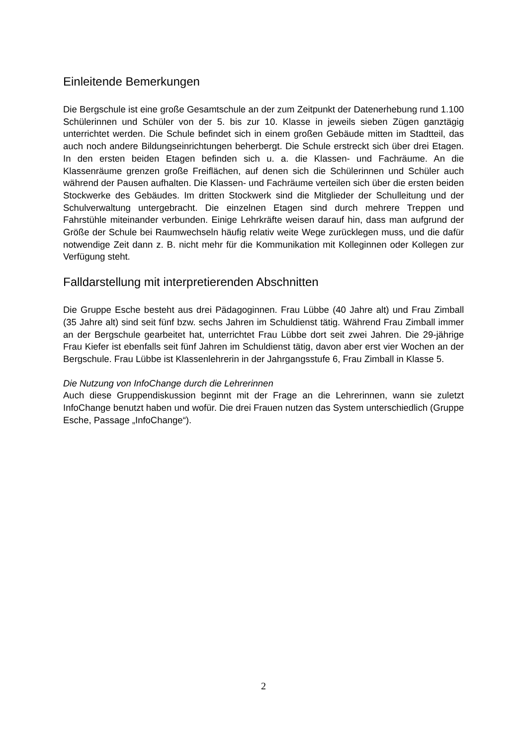Einleitende Bemerkungen
Die Bergschule ist eine große Gesamtschule an der zum Zeitpunkt der Datenerhebung rund 1.100 Schülerinnen und Schüler von der 5. bis zur 10. Klasse in jeweils sieben Zügen ganztägig unterrichtet werden. Die Schule befindet sich in einem großen Gebäude mitten im Stadtteil, das auch noch andere Bildungseinrichtungen beherbergt. Die Schule erstreckt sich über drei Etagen. In den ersten beiden Etagen befinden sich u. a. die Klassen- und Fachräume. An die Klassenräume grenzen große Freiflächen, auf denen sich die Schülerinnen und Schüler auch während der Pausen aufhalten. Die Klassen- und Fachräume verteilen sich über die ersten beiden Stockwerke des Gebäudes. Im dritten Stockwerk sind die Mitglieder der Schulleitung und der Schulverwaltung untergebracht. Die einzelnen Etagen sind durch mehrere Treppen und Fahrstühle miteinander verbunden. Einige Lehrkräfte weisen darauf hin, dass man aufgrund der Größe der Schule bei Raumwechseln häufig relativ weite Wege zurücklegen muss, und die dafür notwendige Zeit dann z. B. nicht mehr für die Kommunikation mit Kolleginnen oder Kollegen zur Verfügung steht.
Falldarstellung mit interpretierenden Abschnitten
Die Gruppe Esche besteht aus drei Pädagoginnen. Frau Lübbe (40 Jahre alt) und Frau Zimball (35 Jahre alt) sind seit fünf bzw. sechs Jahren im Schuldienst tätig. Während Frau Zimball immer an der Bergschule gearbeitet hat, unterrichtet Frau Lübbe dort seit zwei Jahren. Die 29-jährige Frau Kiefer ist ebenfalls seit fünf Jahren im Schuldienst tätig, davon aber erst vier Wochen an der Bergschule. Frau Lübbe ist Klassenlehrerin in der Jahrgangsstufe 6, Frau Zimball in Klasse 5.
Die Nutzung von InfoChange durch die Lehrerinnen
Auch diese Gruppendiskussion beginnt mit der Frage an die Lehrerinnen, wann sie zuletzt InfoChange benutzt haben und wofür. Die drei Frauen nutzen das System unterschiedlich (Gruppe Esche, Passage „InfoChange“).
2